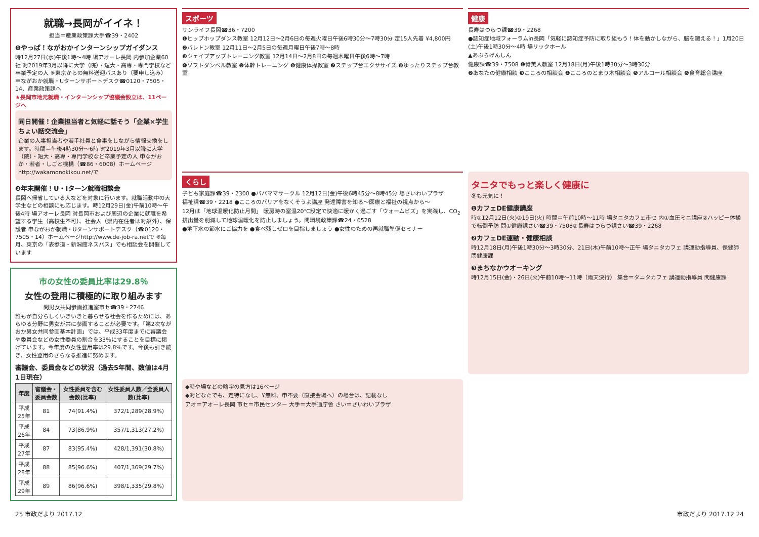就職→長岡がイイネ！
担当＝産業政策課大手☎39・2402
❶やっぱ！ながおかインターンシップガイダンス
時12月27日(水)午後1時～4時 場アオーレ長岡 内参加企業60社 対2019年3月以降に大学（院）・短大・高専・専門学校など卒業予定の人 ※東京からの無料送迎バスあり（要申し込み） 申ながおか就職・Uターンサポートデスク☎0120・7505・14、産業政策課へ
★長岡市地元就職・インターンシップ協議会設立は、11ページへ
同日開催！企業担当者と気軽に話そう「企業×学生 ちょい話交流会」
企業の人事担当者や若手社員と食事をしながら情報交換をします。時間＝午後4時30分～6時 対2019年3月以降に大学（院）・短大・高専・専門学校など卒業予定の人 申ながおか・若者・しごと機構（☎86・6008）ホームページhttp://wakamonokikou.net/で
❷年末開催！U・Iターン就職相談会
長岡へ帰省している人などを対象に行います。就職活動中の大学生などの相談にも応じます。時12月29日(金)午前10時～午後4時 場アオーレ長岡 対長岡市および周辺の企業に就職を希望する学生（高校生不可）、社会人（県内在住者は対象外）、保護者 申ながおか就職・Uターンサポートデスク（☎0120・7505・14）ホームページhttp://www.de-job-ra.netで ※毎月、東京の「表参道・新潟館ネスパス」でも相談会を開催しています
市の女性の委員比率は29.8％
女性の登用に積極的に取り組みます
問男女共同参画推進室市セ☎39・2746
誰もが自分らしくいきいきと暮らせる社会を作るためには、あらゆる分野に男女が共に参画することが必要です。「第2次ながおか男女共同参画基本計画」では、平成33年度までに審議会や委員会などの女性委員の割合を33％にすることを目標に掲げています。今年度の女性登用率は29.8％です。今後も引き続き、女性登用のさらなる推進に努めます。
審議会、委員会などの状況（過去5年間、数値は4月1日現在）
| 年度 | 審議会・委員会数 | 女性委員を含む会数(比率) | 女性委員人数／全委員人数(比率) |
| --- | --- | --- | --- |
| 平成25年 | 81 | 74(91.4%) | 372/1,289(28.9%) |
| 平成26年 | 84 | 73(86.9%) | 357/1,313(27.2%) |
| 平成27年 | 87 | 83(95.4%) | 428/1,391(30.8%) |
| 平成28年 | 88 | 85(96.6%) | 407/1,369(29.7%) |
| 平成29年 | 89 | 86(96.6%) | 398/1,335(29.8%) |
スポーツ
サンライフ長岡☎36・7200
❶ヒップホップダンス教室 12月12日～2月6日の毎週火曜日午後6時30分～7時30分 定15人先着 ¥4,800円
❷バレトン教室 12月11日～2月5日の毎週月曜日午後7時～8時
❸シェイプアップトレーニング教室 12月14日～2月8日の毎週木曜日午後6時～7時
❹ソフトダンベル教室 ❺体幹トレーニング ❻健康体操教室 ❼ステップ台エクササイズ ❽ゆったりステップ台教室
健康
長寿はつらつ課☎39・2268
●認知症地域フォーラムin長岡「気軽に認知症予防に取り組もう！体を動かしながら、脳を鍛える！」1月20日(土)午後1時30分～4時 場リックホール
▲あぶらげんしん
健康課☎39・7508 ❶骨美人教室 12月18日(月)午後1時30分～3時30分
❷あなたの健康相談 ❸こころの相談会 ❹こころのとまり木相談会 ❺アルコール相談会 ❻食育総合講座
くらし
子ども家庭課☎39・2300 ●パパママサークル 12月12日(金)午後6時45分～8時45分 場さいわいプラザ
福祉課☎39・2218 ●こころのバリアをなくそうよ講座 発達障害を知る～医療と福祉の視点から～
12月は「地球温暖化防止月間」 暖房時の室温20℃設定で快適に暖かく過ごす「ウォームビズ」を実践し、CO<sub>2</sub>排出量を削減して地球温暖化を防止しましょう。問環境政策課☎24・0528
●地下水の節水にご協力を ●食べ残しゼロを目指しましょう ●女性のための再就職準備セミナー
タニタでもっと楽しく健康に
冬も元気に！
❶カフェDE健康講座
時①12月12日(火)②19日(火) 時間＝午前10時～11時 場タニタカフェ市セ 内①血圧ミニ講座②ハッピー体操で転倒予防 問①健康課さい☎39・7508②長寿はつらつ課さい☎39・2268
❷カフェDE運動・健康相談
時12月18日(月)午後1時30分～3時30分、21日(木)午前10時～正午 場タニタカフェ 講運動指導員、保健師 問健康課
❸まちなかウオーキング
時12月15日(金)・26日(火)午前10時～11時（雨天決行） 集合＝タニタカフェ 講運動指導員 問健康課
◆時や場などの略字の見方は16ページ
◆対どなたでも、定特になし、¥無料、申不要（直接会場へ）の場合は、記載なし
アオ＝アオーレ長岡 市セ＝市民センター 大手＝大手通庁舎 さい＝さいわいプラザ
25 市政だより 2017.12 市政だより 2017.12 24